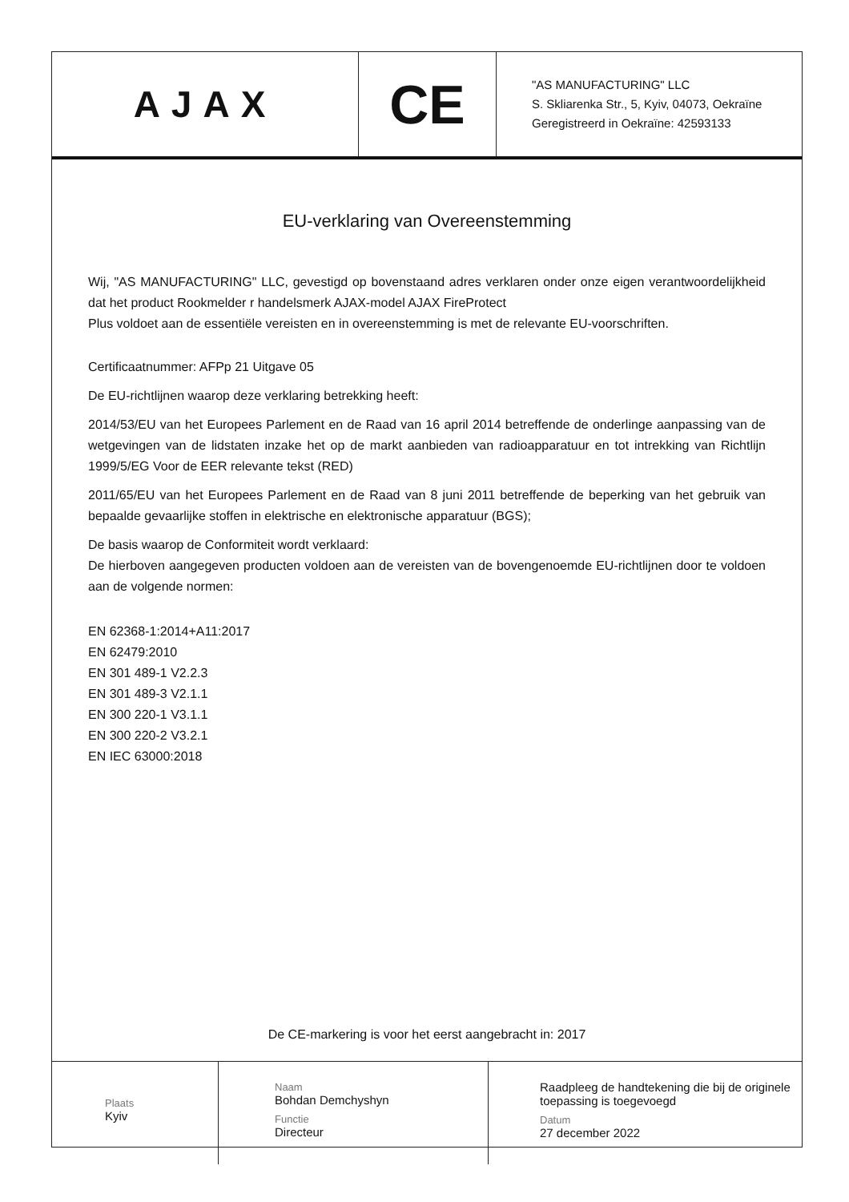AJAX
CE
"AS MANUFACTURING" LLC
S. Skliarenka Str., 5, Kyiv, 04073, Oekraïne
Geregistreerd in Oekraïne: 42593133
EU-verklaring van Overeenstemming
Wij, "AS MANUFACTURING" LLC, gevestigd op bovenstaand adres verklaren onder onze eigen verantwoordelijkheid dat het product Rookmelder r handelsmerk AJAX-model AJAX FireProtect
Plus voldoet aan de essentiële vereisten en in overeenstemming is met de relevante EU-voorschriften.
Certificaatnummer: AFPp 21 Uitgave 05
De EU-richtlijnen waarop deze verklaring betrekking heeft:
2014/53/EU van het Europees Parlement en de Raad van 16 april 2014 betreffende de onderlinge aanpassing van de wetgevingen van de lidstaten inzake het op de markt aanbieden van radioapparatuur en tot intrekking van Richtlijn 1999/5/EG Voor de EER relevante tekst (RED)
2011/65/EU van het Europees Parlement en de Raad van 8 juni 2011 betreffende de beperking van het gebruik van bepaalde gevaarlijke stoffen in elektrische en elektronische apparatuur (BGS);
De basis waarop de Conformiteit wordt verklaard:
De hierboven aangegeven producten voldoen aan de vereisten van de bovengenoemde EU-richtlijnen door te voldoen aan de volgende normen:
EN 62368-1:2014+A11:2017
EN 62479:2010
EN 301 489-1 V2.2.3
EN 301 489-3 V2.1.1
EN 300 220-1 V3.1.1
EN 300 220-2 V3.2.1
EN IEC 63000:2018
De CE-markering is voor het eerst aangebracht in: 2017
| Plaats Kyiv | Naam Bohdan Demchyshyn Functie Directeur | Raadpleeg de handtekening die bij de originele toepassing is toegevoegd Datum 27 december 2022 |